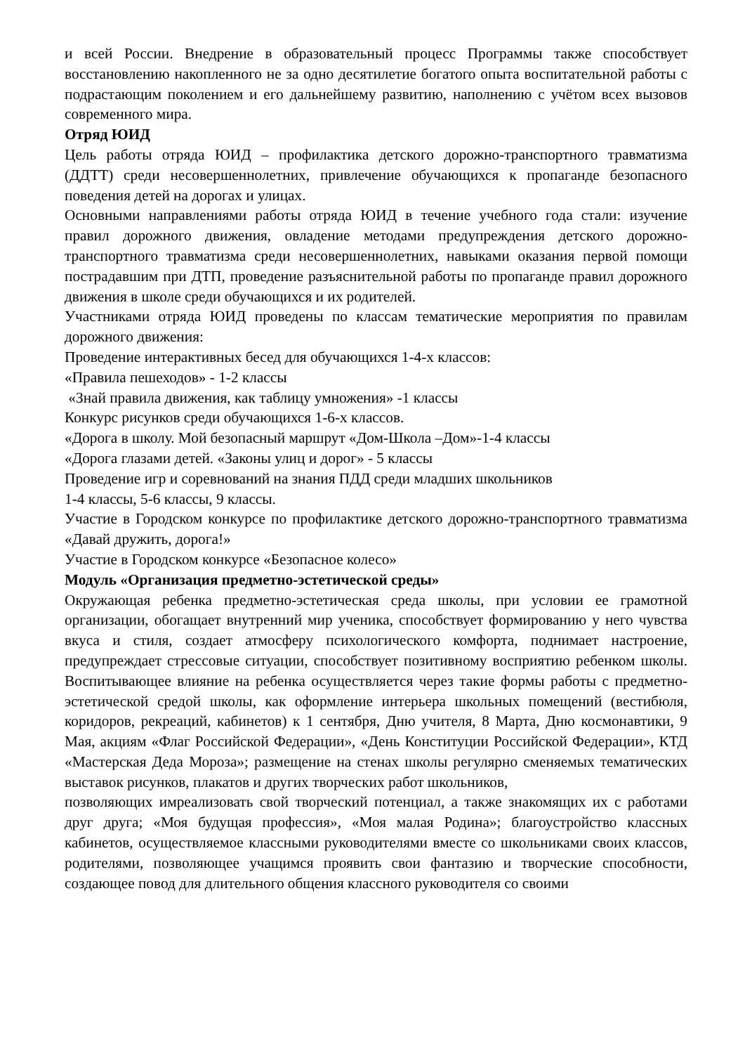и всей России. Внедрение в образовательный процесс Программы также способствует восстановлению накопленного не за одно десятилетие богатого опыта воспитательной работы с подрастающим поколением и его дальнейшему развитию, наполнению с учётом всех вызовов современного мира.
Отряд ЮИД
Цель работы отряда ЮИД – профилактика детского дорожно-транспортного травматизма (ДДТТ) среди несовершеннолетних, привлечение обучающихся к пропаганде безопасного поведения детей на дорогах и улицах.
Основными направлениями работы отряда ЮИД в течение учебного года стали: изучение правил дорожного движения, овладение методами предупреждения детского дорожно-транспортного травматизма среди несовершеннолетних, навыками оказания первой помощи пострадавшим при ДТП, проведение разъяснительной работы по пропаганде правил дорожного движения в школе среди обучающихся и их родителей.
Участниками отряда ЮИД проведены по классам тематические мероприятия по правилам дорожного движения:
Проведение интерактивных бесед для обучающихся 1-4-х классов:
«Правила пешеходов» - 1-2 классы
«Знай правила движения, как таблицу умножения» -1 классы
Конкурс рисунков среди обучающихся 1-6-х классов.
«Дорога в школу. Мой безопасный маршрут «Дом-Школа –Дом»-1-4 классы
«Дорога глазами детей. «Законы улиц и дорог» - 5 классы
Проведение игр и соревнований на знания ПДД среди младших школьников
1-4 классы, 5-6 классы, 9 классы.
Участие в Городском конкурсе по профилактике детского дорожно-транспортного травматизма «Давай дружить, дорога!»
Участие в Городском конкурсе «Безопасное колесо»
Модуль «Организация предметно-эстетической среды»
Окружающая ребенка предметно-эстетическая среда школы, при условии ее грамотной организации, обогащает внутренний мир ученика, способствует формированию у него чувства вкуса и стиля, создает атмосферу психологического комфорта, поднимает настроение, предупреждает стрессовые ситуации, способствует позитивному восприятию ребенком школы. Воспитывающее влияние на ребенка осуществляется через такие формы работы с предметно-эстетической средой школы, как оформление интерьера школьных помещений (вестибюля, коридоров, рекреаций, кабинетов) к 1 сентября, Дню учителя, 8 Марта, Дню космонавтики, 9 Мая, акциям «Флаг Российской Федерации», «День Конституции Российской Федерации», КТД «Мастерская Деда Мороза»; размещение на стенах школы регулярно сменяемых тематических выставок рисунков, плакатов и других творческих работ школьников,
позволяющих имреализовать свой творческий потенциал, а также знакомящих их с работами друг друга; «Моя будущая профессия», «Моя малая Родина»; благоустройство классных кабинетов, осуществляемое классными руководителями вместе со школьниками своих классов, родителями, позволяющее учащимся проявить свои фантазию и творческие способности, создающее повод для длительного общения классного руководителя со своими